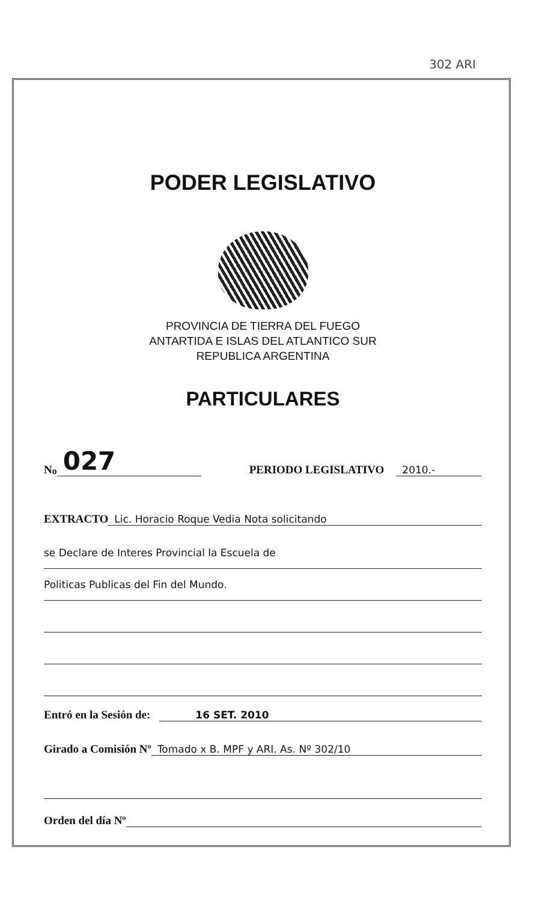302 ARI
PODER LEGISLATIVO
PROVINCIA DE TIERRA DEL FUEGO
ANTARTIDA E ISLAS DEL ATLANTICO SUR
REPUBLICA ARGENTINA
PARTICULARES
N<sup>o</sup> 027 PERIODO LEGISLATIVO 2010.-
EXTRACTO Lic. Horacio Roque Vedia Nota solicitando
se Declare de Interes Provincial la Escuela de
Politicas Publicas del Fin del Mundo.
Entró en la Sesión de: 16 SET. 2010
Girado a Comisión Nº Tomado x B. MPF y ARI. As. Nº 302/10
Orden del día Nº